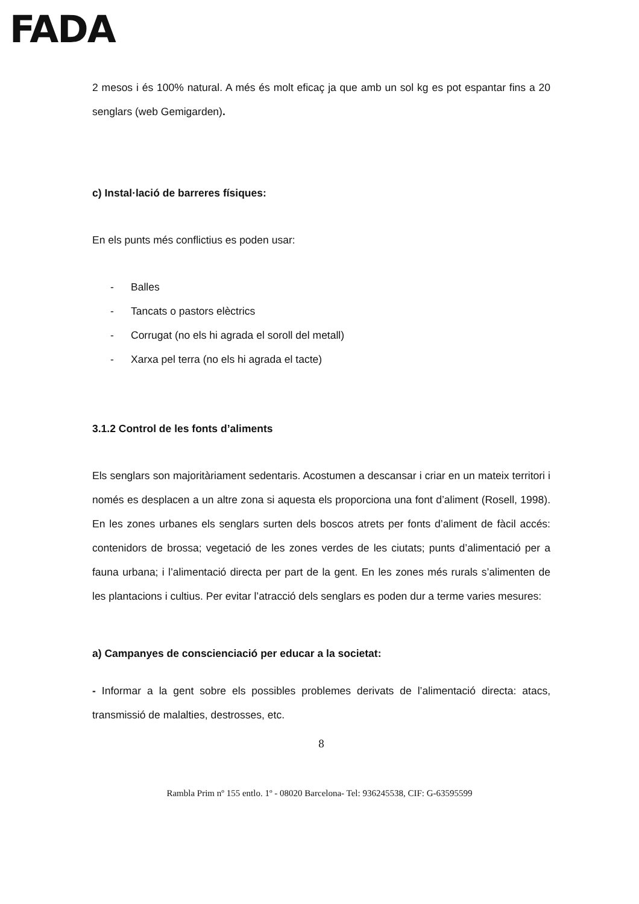FADA
2 mesos i és 100% natural. A més és molt eficaç ja que amb un sol kg es pot espantar fins a 20 senglars (web Gemigarden).
c) Instal·lació de barreres físiques:
En els punts més conflictius es poden usar:
- Balles
- Tancats o pastors elèctrics
- Corrugat (no els hi agrada el soroll del metall)
- Xarxa pel terra (no els hi agrada el tacte)
3.1.2 Control de les fonts d’aliments
Els senglars son majoritàriament sedentaris. Acostumen a descansar i criar en un mateix territori i només es desplacen a un altre zona si aquesta els proporciona una font d’aliment (Rosell, 1998). En les zones urbanes els senglars surten dels boscos atrets per fonts d’aliment de fàcil accés: contenidors de brossa; vegetació de les zones verdes de les ciutats; punts d’alimentació per a fauna urbana; i l’alimentació directa per part de la gent. En les zones més rurals s’alimenten de les plantacions i cultius. Per evitar l’atracció dels senglars es poden dur a terme varies mesures:
a) Campanyes de conscienciació per educar a la societat:
- Informar a la gent sobre els possibles problemes derivats de l’alimentació directa: atacs, transmissió de malalties, destrosses, etc.
8
Rambla Prim nº 155 entlo. 1º - 08020 Barcelona- Tel: 936245538, CIF: G-63595599